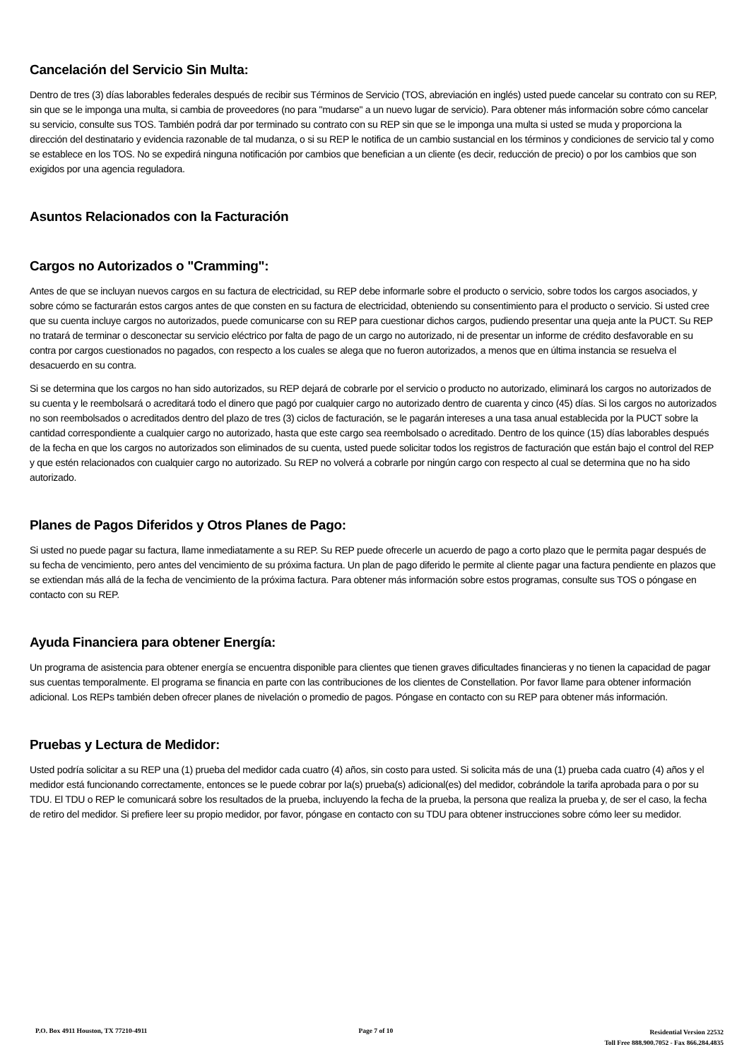Cancelación del Servicio Sin Multa:
Dentro de tres (3) días laborables federales después de recibir sus Términos de Servicio (TOS, abreviación en inglés) usted puede cancelar su contrato con su REP, sin que se le imponga una multa, si cambia de proveedores (no para "mudarse" a un nuevo lugar de servicio). Para obtener más información sobre cómo cancelar su servicio, consulte sus TOS. También podrá dar por terminado su contrato con su REP sin que se le imponga una multa si usted se muda y proporciona la dirección del destinatario y evidencia razonable de tal mudanza, o si su REP le notifica de un cambio sustancial en los términos y condiciones de servicio tal y como se establece en los TOS. No se expedirá ninguna notificación por cambios que benefician a un cliente (es decir, reducción de precio) o por los cambios que son exigidos por una agencia reguladora.
Asuntos Relacionados con la Facturación
Cargos no Autorizados o "Cramming":
Antes de que se incluyan nuevos cargos en su factura de electricidad, su REP debe informarle sobre el producto o servicio, sobre todos los cargos asociados, y sobre cómo se facturarán estos cargos antes de que consten en su factura de electricidad, obteniendo su consentimiento para el producto o servicio. Si usted cree que su cuenta incluye cargos no autorizados, puede comunicarse con su REP para cuestionar dichos cargos, pudiendo presentar una queja ante la PUCT. Su REP no tratará de terminar o desconectar su servicio eléctrico por falta de pago de un cargo no autorizado, ni de presentar un informe de crédito desfavorable en su contra por cargos cuestionados no pagados, con respecto a los cuales se alega que no fueron autorizados, a menos que en última instancia se resuelva el desacuerdo en su contra.
Si se determina que los cargos no han sido autorizados, su REP dejará de cobrarle por el servicio o producto no autorizado, eliminará los cargos no autorizados de su cuenta y le reembolsará o acreditará todo el dinero que pagó por cualquier cargo no autorizado dentro de cuarenta y cinco (45) días. Si los cargos no autorizados no son reembolsados o acreditados dentro del plazo de tres (3) ciclos de facturación, se le pagarán intereses a una tasa anual establecida por la PUCT sobre la cantidad correspondiente a cualquier cargo no autorizado, hasta que este cargo sea reembolsado o acreditado. Dentro de los quince (15) días laborables después de la fecha en que los cargos no autorizados son eliminados de su cuenta, usted puede solicitar todos los registros de facturación que están bajo el control del REP y que estén relacionados con cualquier cargo no autorizado. Su REP no volverá a cobrarle por ningún cargo con respecto al cual se determina que no ha sido autorizado.
Planes de Pagos Diferidos y Otros Planes de Pago:
Si usted no puede pagar su factura, llame inmediatamente a su REP. Su REP puede ofrecerle un acuerdo de pago a corto plazo que le permita pagar después de su fecha de vencimiento, pero antes del vencimiento de su próxima factura. Un plan de pago diferido le permite al cliente pagar una factura pendiente en plazos que se extiendan más allá de la fecha de vencimiento de la próxima factura. Para obtener más información sobre estos programas, consulte sus TOS o póngase en contacto con su REP.
Ayuda Financiera para obtener Energía:
Un programa de asistencia para obtener energía se encuentra disponible para clientes que tienen graves dificultades financieras y no tienen la capacidad de pagar sus cuentas temporalmente. El programa se financia en parte con las contribuciones de los clientes de Constellation. Por favor llame para obtener información adicional. Los REPs también deben ofrecer planes de nivelación o promedio de pagos. Póngase en contacto con su REP para obtener más información.
Pruebas y Lectura de Medidor:
Usted podría solicitar a su REP una (1) prueba del medidor cada cuatro (4) años, sin costo para usted. Si solicita más de una (1) prueba cada cuatro (4) años y el medidor está funcionando correctamente, entonces se le puede cobrar por la(s) prueba(s) adicional(es) del medidor, cobrándole la tarifa aprobada para o por su TDU. El TDU o REP le comunicará sobre los resultados de la prueba, incluyendo la fecha de la prueba, la persona que realiza la prueba y, de ser el caso, la fecha de retiro del medidor. Si prefiere leer su propio medidor, por favor, póngase en contacto con su TDU para obtener instrucciones sobre cómo leer su medidor.
P.O. Box 4911 Houston, TX 77210-4911
Page 7 of 10
Residential Version 22532
Toll Free 888.900.7052 - Fax 866.284.4835